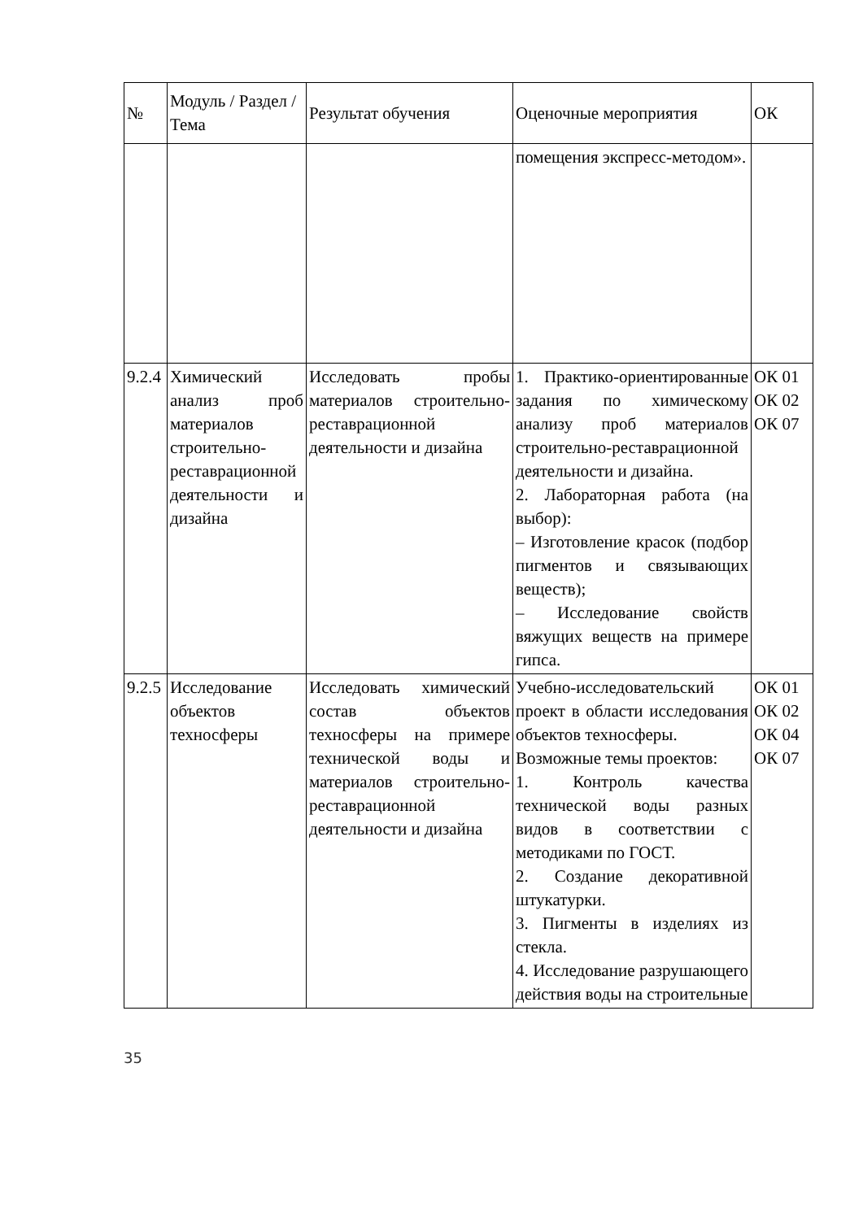| № | Модуль / Раздел / Тема | Результат обучения | Оценочные мероприятия | ОК |
| --- | --- | --- | --- | --- |
| | | | помещения экспресс-методом». | |
| 9.2.4 | Химический анализ проб материалов строительно-реставрационной деятельности и дизайна | Исследовать пробы материалов строительно-реставрационной деятельности и дизайна | 1. Практико-ориентированные задания по химическому анализу проб материалов строительно-реставрационной деятельности и дизайна. 2. Лабораторная работа (на выбор): – Изготовление красок (подбор пигментов и связывающих веществ); – Исследование свойств вяжущих веществ на примере гипса. | ОК 01 ОК 02 ОК 07 |
| 9.2.5 | Исследование объектов техносферы | Исследовать химический состав объектов техносферы на примере технической воды и материалов строительно-реставрационной деятельности и дизайна | Учебно-исследовательский проект в области исследования объектов техносферы. Возможные темы проектов: 1. Контроль качества технической воды разных видов в соответствии с методиками по ГОСТ. 2. Создание декоративной штукатурки. 3. Пигменты в изделиях из стекла. 4. Исследование разрушающего действия воды на строительные | ОК 01 ОК 02 ОК 04 ОК 07 |
35